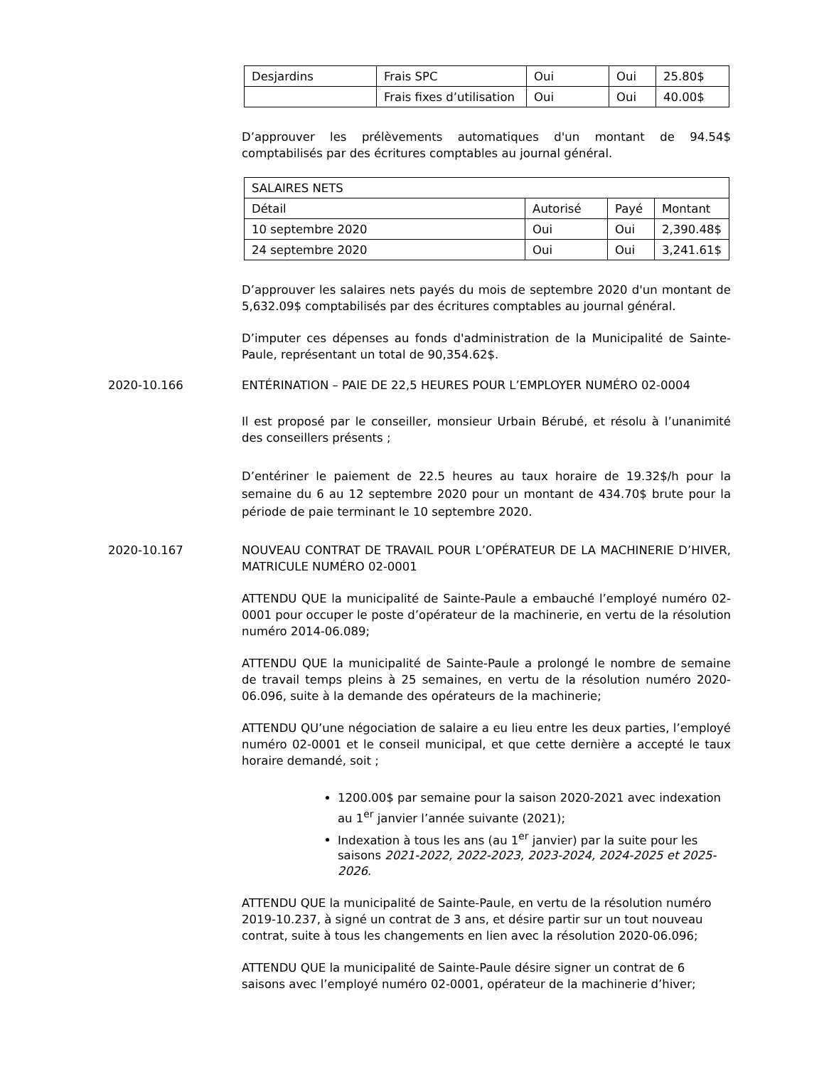| Desjardins | Frais SPC | Oui | Oui | 25.80$ |
| | Frais fixes d’utilisation | Oui | Oui | 40.00$ |
D’approuver les prélèvements automatiques d'un montant de 94.54$ comptabilisés par des écritures comptables au journal général.
| SALAIRES NETS | | | |
| Détail | Autorisé | Payé | Montant |
| 10 septembre 2020 | Oui | Oui | 2,390.48$ |
| 24 septembre 2020 | Oui | Oui | 3,241.61$ |
D’approuver les salaires nets payés du mois de septembre 2020 d'un montant de 5,632.09$ comptabilisés par des écritures comptables au journal général.
D’imputer ces dépenses au fonds d'administration de la Municipalité de Sainte-Paule, représentant un total de 90,354.62$.
2020-10.166 ENTÉRINATION – PAIE DE 22,5 HEURES POUR L’EMPLOYER NUMÉRO 02-0004
Il est proposé par le conseiller, monsieur Urbain Bérubé, et résolu à l’unanimité des conseillers présents ;
D’entériner le paiement de 22.5 heures au taux horaire de 19.32$/h pour la semaine du 6 au 12 septembre 2020 pour un montant de 434.70$ brute pour la période de paie terminant le 10 septembre 2020.
2020-10.167 NOUVEAU CONTRAT DE TRAVAIL POUR L’OPÉRATEUR DE LA MACHINERIE D’HIVER, MATRICULE NUMÉRO 02-0001
ATTENDU QUE la municipalité de Sainte-Paule a embauché l’employé numéro 02-0001 pour occuper le poste d’opérateur de la machinerie, en vertu de la résolution numéro 2014-06.089;
ATTENDU QUE la municipalité de Sainte-Paule a prolongé le nombre de semaine de travail temps pleins à 25 semaines, en vertu de la résolution numéro 2020-06.096, suite à la demande des opérateurs de la machinerie;
ATTENDU QU’une négociation de salaire a eu lieu entre les deux parties, l’employé numéro 02-0001 et le conseil municipal, et que cette dernière a accepté le taux horaire demandé, soit ;
1200.00$ par semaine pour la saison 2020-2021 avec indexation au 1<sup>er</sup> janvier l’année suivante (2021);
Indexation à tous les ans (au 1<sup>er</sup> janvier) par la suite pour les saisons 2021-2022, 2022-2023, 2023-2024, 2024-2025 et 2025-2026.
ATTENDU QUE la municipalité de Sainte-Paule, en vertu de la résolution numéro 2019-10.237, à signé un contrat de 3 ans, et désire partir sur un tout nouveau contrat, suite à tous les changements en lien avec la résolution 2020-06.096;
ATTENDU QUE la municipalité de Sainte-Paule désire signer un contrat de 6 saisons avec l’employé numéro 02-0001, opérateur de la machinerie d’hiver;